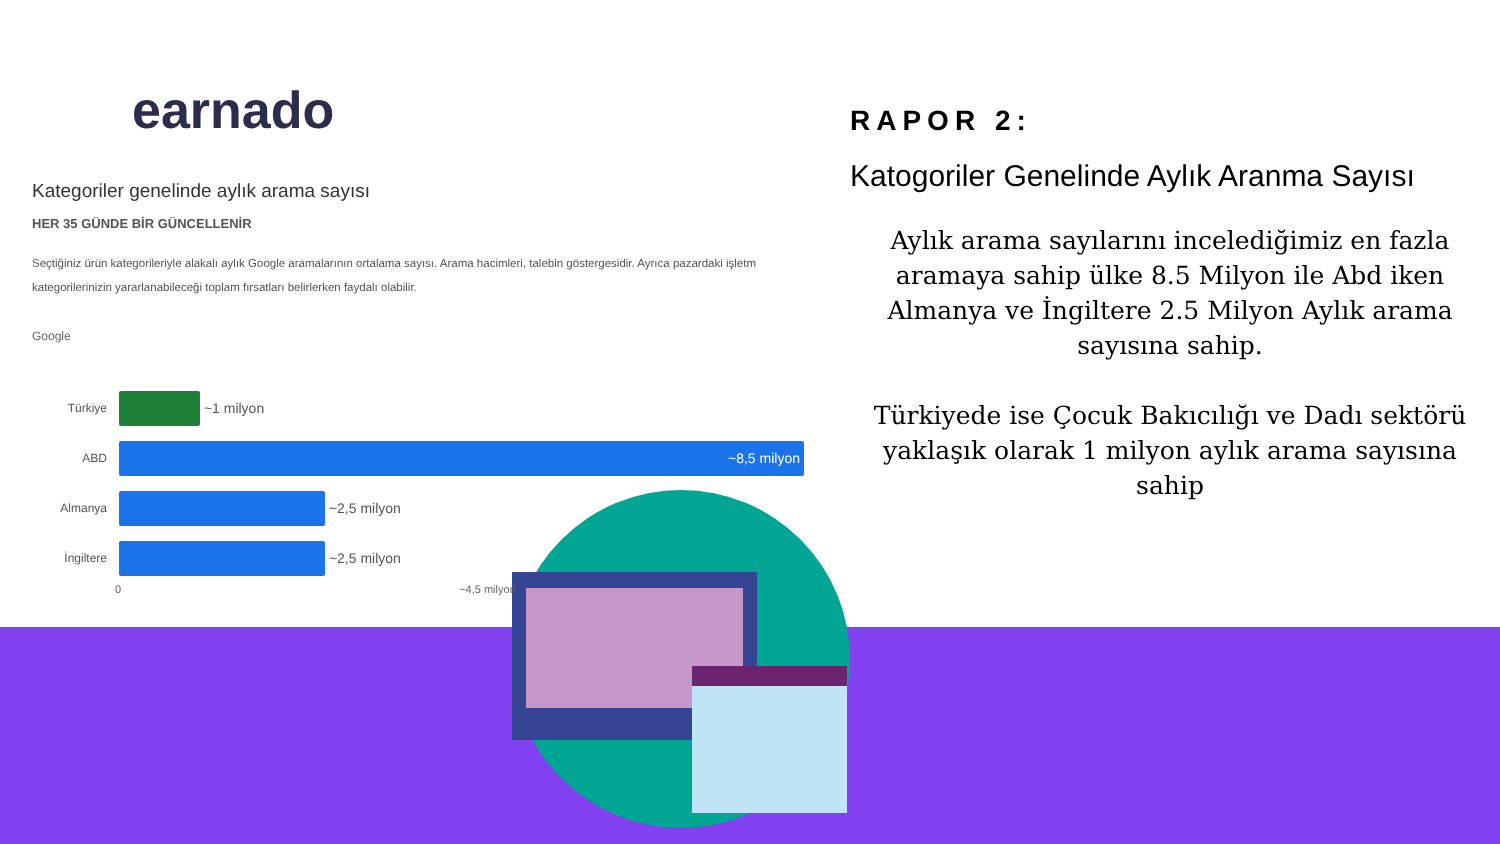earnado
Kategoriler genelinde aylık arama sayısı
HER 35 GÜNDE BİR GÜNCELLENİR
Seçtiğiniz ürün kategorileriyle alakalı aylık Google aramalarının ortalama sayısı. Arama hacimleri, talebin göstergesidir. Ayrıca pazardaki işletm kategorilerinizin yararlanabileceği toplam fırsatları belirlerken faydalı olabilir.
Google
Türkiye
~1 milyon
ABD
~8,5 milyon
Almanya
~2,5 milyon
İngiltere
~2,5 milyon
0 ~4,5 milyon
RAPOR 2:
Katogoriler Genelinde Aylık Aranma Sayısı
Aylık arama sayılarını incelediğimiz en fazla aramaya sahip ülke 8.5 Milyon ile Abd iken Almanya ve İngiltere 2.5 Milyon Aylık arama sayısına sahip.
Türkiyede ise Çocuk Bakıcılığı ve Dadı sektörü yaklaşık olarak 1 milyon aylık arama sayısına sahip